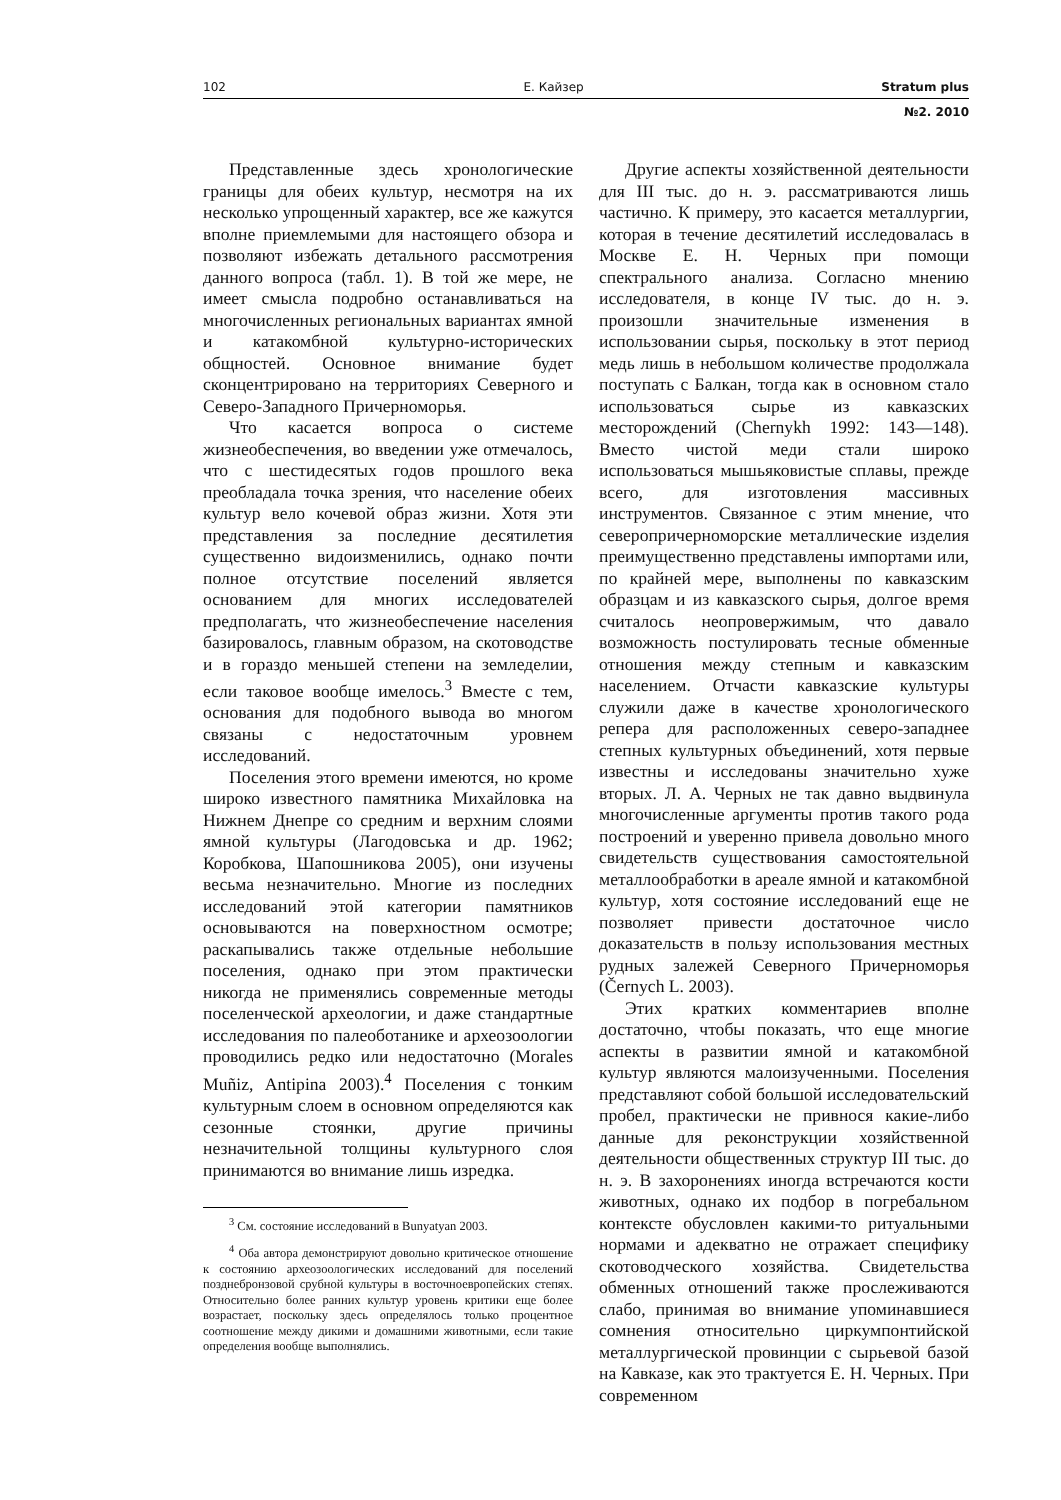102 Е. Кайзер Stratum plus
№2. 2010
Представленные здесь хронологические границы для обеих культур, несмотря на их несколько упрощенный характер, все же кажутся вполне приемлемыми для настоящего обзора и позволяют избежать детального рассмотрения данного вопроса (табл. 1). В той же мере, не имеет смысла подробно останавливаться на многочисленных региональных вариантах ямной и катакомбной культурно-исторических общностей. Основное внимание будет сконцентрировано на территориях Северного и Северо-Западного Причерноморья.
Что касается вопроса о системе жизнеобеспечения, во введении уже отмечалось, что с шестидесятых годов прошлого века преобладала точка зрения, что население обеих культур вело кочевой образ жизни. Хотя эти представления за последние десятилетия существенно видоизменились, однако почти полное отсутствие поселений является основанием для многих исследователей предполагать, что жизнеобеспечение населения базировалось, главным образом, на скотоводстве и в гораздо меньшей степени на земледелии, если таковое вообще имелось.<sup>3</sup> Вместе с тем, основания для подобного вывода во многом связаны с недостаточным уровнем исследований.
Поселения этого времени имеются, но кроме широко известного памятника Михайловка на Нижнем Днепре со средним и верхним слоями ямной культуры (Лагодовська и др. 1962; Коробкова, Шапошникова 2005), они изучены весьма незначительно. Многие из последних исследований этой категории памятников основываются на поверхностном осмотре; раскапывались также отдельные небольшие поселения, однако при этом практически никогда не применялись современные методы поселенческой археологии, и даже стандартные исследования по палеоботанике и археозоологии проводились редко или недостаточно (Morales Muñiz, Antipina 2003).<sup>4</sup> Поселения с тонким культурным слоем в основном определяются как сезонные стоянки, другие причины незначительной толщины культурного слоя принимаются во внимание лишь изредка.
<sup>3</sup> См. состояние исследований в Bunyatyan 2003.
<sup>4</sup> Оба автора демонстрируют довольно критическое отношение к состоянию археозоологических исследований для поселений позднебронзовой срубной культуры в восточноевропейских степях. Относительно более ранних культур уровень критики еще более возрастает, поскольку здесь определялось только процентное соотношение между дикими и домашними животными, если такие определения вообще выполнялись.
Другие аспекты хозяйственной деятельности для III тыс. до н. э. рассматриваются лишь частично. К примеру, это касается металлургии, которая в течение десятилетий исследовалась в Москве Е. Н. Черных при помощи спектрального анализа. Согласно мнению исследователя, в конце IV тыс. до н. э. произошли значительные изменения в использовании сырья, поскольку в этот период медь лишь в небольшом количестве продолжала поступать с Балкан, тогда как в основном стало использоваться сырье из кавказских месторождений (Chernykh 1992: 143—148). Вместо чистой меди стали широко использоваться мышьяковистые сплавы, прежде всего, для изготовления массивных инструментов. Связанное с этим мнение, что северопричерноморские металлические изделия преимущественно представлены импортами или, по крайней мере, выполнены по кавказским образцам и из кавказского сырья, долгое время считалось неопровержимым, что давало возможность постулировать тесные обменные отношения между степным и кавказским населением. Отчасти кавказские культуры служили даже в качестве хронологического репера для расположенных северо-западнее степных культурных объединений, хотя первые известны и исследованы значительно хуже вторых. Л. А. Черных не так давно выдвинула многочисленные аргументы против такого рода построений и уверенно привела довольно много свидетельств существования самостоятельной металлообработки в ареале ямной и катакомбной культур, хотя состояние исследований еще не позволяет привести достаточное число доказательств в пользу использования местных рудных залежей Северного Причерноморья (Černych L. 2003).
Этих кратких комментариев вполне достаточно, чтобы показать, что еще многие аспекты в развитии ямной и катакомбной культур являются малоизученными. Поселения представляют собой большой исследовательский пробел, практически не привнося какие-либо данные для реконструкции хозяйственной деятельности общественных структур III тыс. до н. э. В захоронениях иногда встречаются кости животных, однако их подбор в погребальном контексте обусловлен какими-то ритуальными нормами и адекватно не отражает специфику скотоводческого хозяйства. Свидетельства обменных отношений также прослеживаются слабо, принимая во внимание упоминавшиеся сомнения относительно циркумпонтийской металлургической провинции с сырьевой базой на Кавказе, как это трактуется Е. Н. Черных. При современном